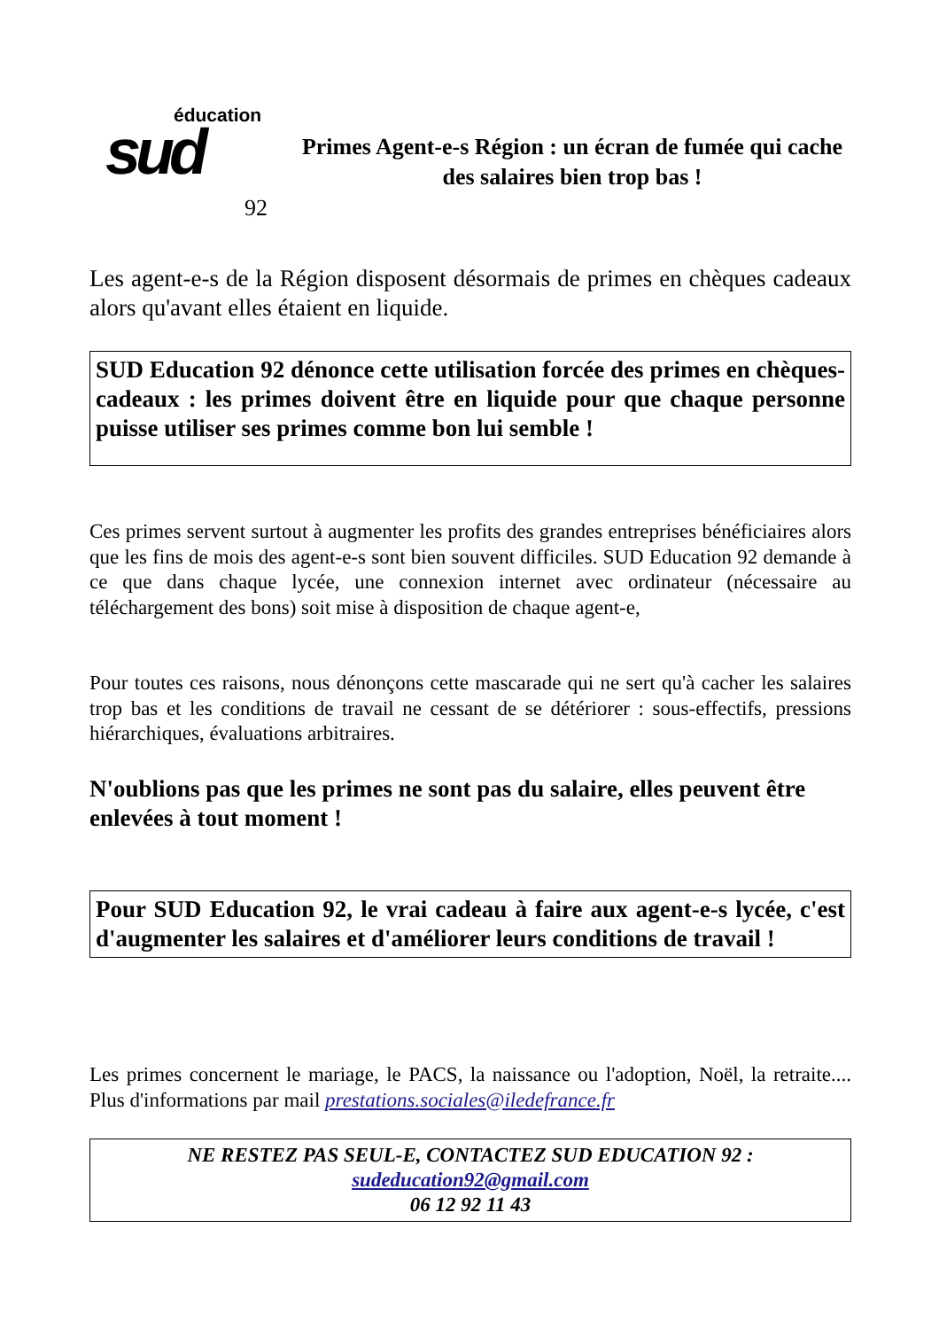éducation sud
92
Primes Agent-e-s Région : un écran de fumée qui cache des salaires bien trop bas !
Les agent-e-s de la Région disposent désormais de primes en chèques cadeaux alors qu'avant elles étaient en liquide.
SUD Education 92 dénonce cette utilisation forcée des primes en chèques-cadeaux : les primes doivent être en liquide pour que chaque personne puisse utiliser ses primes comme bon lui semble !
Ces primes servent surtout à augmenter les profits des grandes entreprises bénéficiaires alors que les fins de mois des agent-e-s sont bien souvent difficiles. SUD Education 92 demande à ce que dans chaque lycée, une connexion internet avec ordinateur (nécessaire au téléchargement des bons) soit mise à disposition de chaque agent-e,
Pour toutes ces raisons, nous dénonçons cette mascarade qui ne sert qu'à cacher les salaires trop bas et les conditions de travail ne cessant de se détériorer : sous-effectifs, pressions hiérarchiques, évaluations arbitraires.
N'oublions pas que les primes ne sont pas du salaire, elles peuvent être enlevées à tout moment !
Pour SUD Education 92, le vrai cadeau à faire aux agent-e-s lycée, c'est d'augmenter les salaires et d'améliorer leurs conditions de travail !
Les primes concernent le mariage, le PACS, la naissance ou l'adoption, Noël, la retraite.... Plus d'informations par mail prestations.sociales@iledefrance.fr
NE RESTEZ PAS SEUL-E, CONTACTEZ SUD EDUCATION 92 :
sudeducation92@gmail.com
06 12 92 11 43